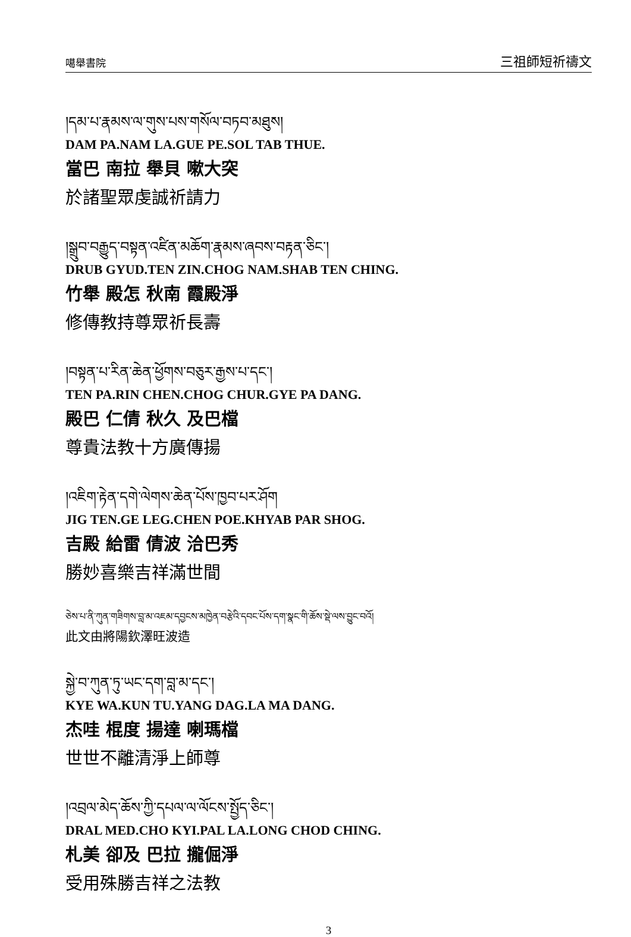噶舉書院 三祖師短祈禱文
།དམ་པ་རྣམས་ལ་གུས་པས་གསོལ་བཏབ་མཐུས།
DAM PA.NAM LA.GUE PE.SOL TAB THUE.
當巴 南拉 舉貝 嗽大突
於諸聖眾虔誠祈請力
།སྒྲུབ་བརྒྱུད་བསྟན་འཛིན་མཆོག་རྣམས་ཞབས་བརྟན་ཅིང་།
DRUB GYUD.TEN ZIN.CHOG NAM.SHAB TEN CHING.
竹舉 殿怎 秋南 霞殿淨
修傳教持尊眾祈長壽
།བསྟན་པ་རིན་ཆེན་ཕྱོགས་བཅུར་རྒྱས་པ་དང་།
TEN PA.RIN CHEN.CHOG CHUR.GYE PA DANG.
殿巴 仁倩 秋久 及巴檔
尊貴法教十方廣傳揚
།འཇིག་རྟེན་དགེ་ལེགས་ཆེན་པོས་ཁྱབ་པར་ཤོག
JIG TEN.GE LEG.CHEN POE.KHYAB PAR SHOG.
吉殿 給雷 倩波 洽巴秀
勝妙喜樂吉祥滿世間
ཅེས་པ་ནི་ཀུན་གཟིགས་བླ་མ་འཇམ་དབྱངས་མཁྱེན་བརྩེའི་དབང་པོས་དག་སྣང་གི་ཆོས་སྡེ་ལས་བྱུང་བའོ།
此文由將陽欽澤旺波造
སྐྱེ་བ་ཀུན་ཏུ་ཡང་དག་བླ་མ་དང་།
KYE WA.KUN TU.YANG DAG.LA MA DANG.
杰哇 棍度 揚達 喇瑪檔
世世不離清淨上師尊
།འབྲལ་མེད་ཆོས་ཀྱི་དཔལ་ལ་ལོངས་སྤྱོད་ཅིང་།
DRAL MED.CHO KYI.PAL LA.LONG CHOD CHING.
札美 卻及 巴拉 攏倔淨
受用殊勝吉祥之法教
3